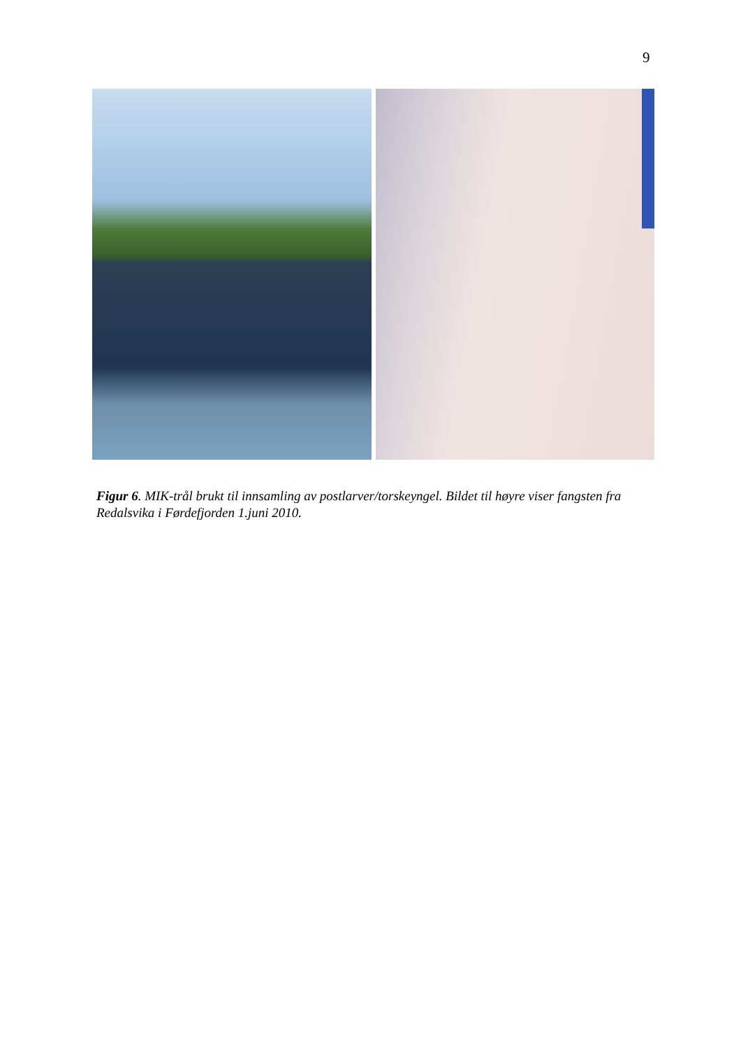9
Figur 6. MIK-trål brukt til innsamling av postlarver/torskeyngel. Bildet til høyre viser fangsten fra Redalsvika i Førdefjorden 1.juni 2010.